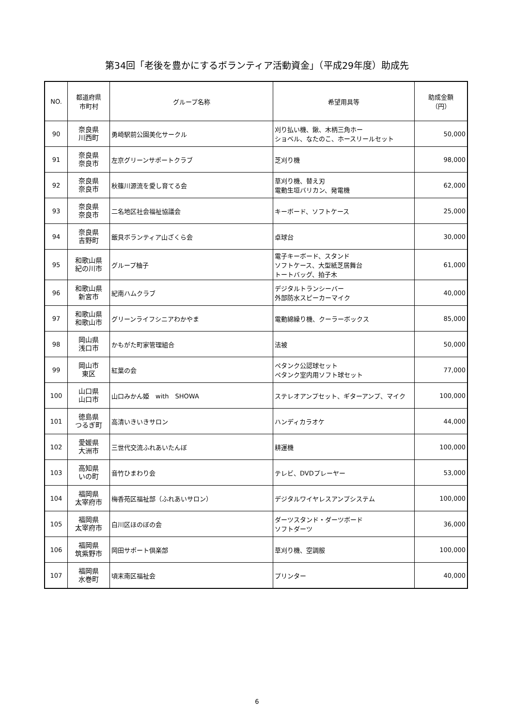第34回「老後を豊かにするボランティア活動資金」（平成29年度）助成先
| NO. | 都道府県 市町村 | グループ名称 | 希望用具等 | 助成金額 （円） |
| --- | --- | --- | --- | --- |
| 90 | 奈良県 川西町 | 勇崎駅前公園美化サークル | 刈り払い機、鍬、木柄三角ホー ショベル、なたのこ、ホースリールセット | 50,000 |
| 91 | 奈良県 奈良市 | 左京グリーンサポートクラブ | 芝刈り機 | 98,000 |
| 92 | 奈良県 奈良市 | 秋篠川源流を愛し育てる会 | 草刈り機、替え刃 電動生垣バリカン、発電機 | 62,000 |
| 93 | 奈良県 奈良市 | 二名地区社会福祉協議会 | キーボード、ソフトケース | 25,000 |
| 94 | 奈良県 吉野町 | 飯貝ボランティア山ざくら会 | 卓球台 | 30,000 |
| 95 | 和歌山県 紀の川市 | グループ柚子 | 電子キーボード、スタンド ソフトケース、大型紙芝居舞台 トートバッグ、拍子木 | 61,000 |
| 96 | 和歌山県 新宮市 | 紀南ハムクラブ | デジタルトランシーバー 外部防水スピーカーマイク | 40,000 |
| 97 | 和歌山県 和歌山市 | グリーンライフシニアわかやま | 電動綿繰り機、クーラーボックス | 85,000 |
| 98 | 岡山県 浅口市 | かもがた町家管理組合 | 法被 | 50,000 |
| 99 | 岡山市 東区 | 紅葉の会 | ペタンク公認球セット ペタンク室内用ソフト球セット | 77,000 |
| 100 | 山口県 山口市 | 山口みかん姫 with SHOWA | ステレオアンプセット、ギターアンプ、マイク | 100,000 |
| 101 | 徳島県 つるぎ町 | 高清いきいきサロン | ハンディカラオケ | 44,000 |
| 102 | 愛媛県 大洲市 | 三世代交流ふれあいたんぼ | 耕運機 | 100,000 |
| 103 | 高知県 いの町 | 音竹ひまわり会 | テレビ、DVDプレーヤー | 53,000 |
| 104 | 福岡県 太宰府市 | 梅香苑区福祉部（ふれあいサロン） | デジタルワイヤレスアンプシステム | 100,000 |
| 105 | 福岡県 太宰府市 | 白川区ほのぼの会 | ダーツスタンド・ダーツボード ソフトダーツ | 36,000 |
| 106 | 福岡県 筑紫野市 | 岡田サポート倶楽部 | 草刈り機、空調服 | 100,000 |
| 107 | 福岡県 水巻町 | 頃末南区福祉会 | プリンター | 40,000 |
6